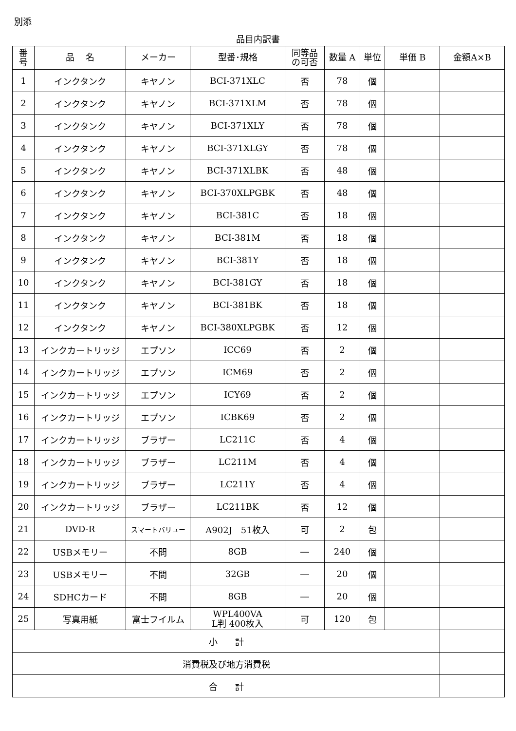別添
品目内訳書
| 番 号 | 品 名 | メーカー | 型番･規格 | 同等品 の可否 | 数量 A | 単位 | 単価 B | 金額A×B |
| --- | --- | --- | --- | --- | --- | --- | --- | --- |
| 1 | インクタンク | キヤノン | BCI-371XLC | 否 | 78 | 個 | | |
| 2 | インクタンク | キヤノン | BCI-371XLM | 否 | 78 | 個 | | |
| 3 | インクタンク | キヤノン | BCI-371XLY | 否 | 78 | 個 | | |
| 4 | インクタンク | キヤノン | BCI-371XLGY | 否 | 78 | 個 | | |
| 5 | インクタンク | キヤノン | BCI-371XLBK | 否 | 48 | 個 | | |
| 6 | インクタンク | キヤノン | BCI-370XLPGBK | 否 | 48 | 個 | | |
| 7 | インクタンク | キヤノン | BCI-381C | 否 | 18 | 個 | | |
| 8 | インクタンク | キヤノン | BCI-381M | 否 | 18 | 個 | | |
| 9 | インクタンク | キヤノン | BCI-381Y | 否 | 18 | 個 | | |
| 10 | インクタンク | キヤノン | BCI-381GY | 否 | 18 | 個 | | |
| 11 | インクタンク | キヤノン | BCI-381BK | 否 | 18 | 個 | | |
| 12 | インクタンク | キヤノン | BCI-380XLPGBK | 否 | 12 | 個 | | |
| 13 | インクカートリッジ | エプソン | ICC69 | 否 | 2 | 個 | | |
| 14 | インクカートリッジ | エプソン | ICM69 | 否 | 2 | 個 | | |
| 15 | インクカートリッジ | エプソン | ICY69 | 否 | 2 | 個 | | |
| 16 | インクカートリッジ | エプソン | ICBK69 | 否 | 2 | 個 | | |
| 17 | インクカートリッジ | ブラザー | LC211C | 否 | 4 | 個 | | |
| 18 | インクカートリッジ | ブラザー | LC211M | 否 | 4 | 個 | | |
| 19 | インクカートリッジ | ブラザー | LC211Y | 否 | 4 | 個 | | |
| 20 | インクカートリッジ | ブラザー | LC211BK | 否 | 12 | 個 | | |
| 21 | DVD-R | スマートバリュー | A902J 51枚入 | 可 | 2 | 包 | | |
| 22 | USBメモリー | 不問 | 8GB | ― | 240 | 個 | | |
| 23 | USBメモリー | 不問 | 32GB | ― | 20 | 個 | | |
| 24 | SDHCカード | 不問 | 8GB | ― | 20 | 個 | | |
| 25 | 写真用紙 | 富士フイルム | WPL400VA L判 400枚入 | 可 | 120 | 包 | | |
| 小 計 | | | | | | | | |
| 消費税及び地方消費税 | | | | | | | | |
| 合 計 | | | | | | | | |